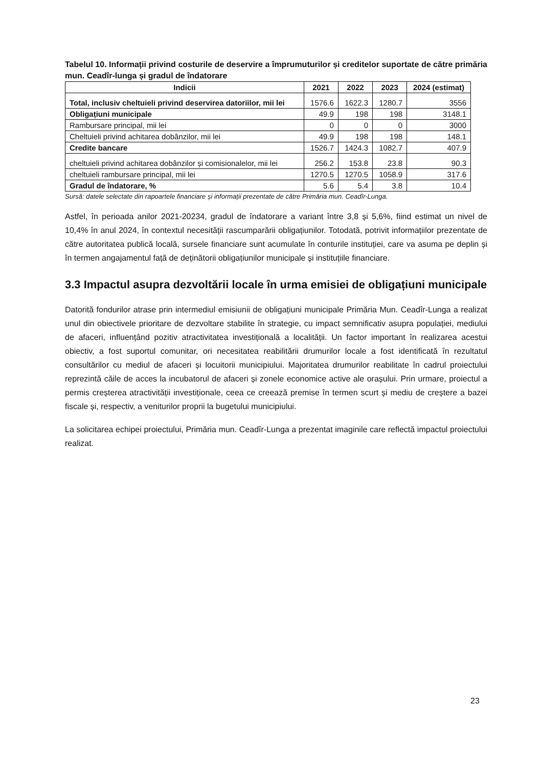Tabelul 10. Informații privind costurile de deservire a împrumuturilor și creditelor suportate de către primăria mun. Ceadîr-lunga și gradul de îndatorare
| Indicii | 2021 | 2022 | 2023 | 2024 (estimat) |
| --- | --- | --- | --- | --- |
| Total, inclusiv cheltuieli privind deservirea datoriilor, mii lei | 1576.6 | 1622.3 | 1280.7 | 3556 |
| Obligațiuni municipale | 49.9 | 198 | 198 | 3148.1 |
| Rambursare principal, mii lei | 0 | 0 | 0 | 3000 |
| Cheltuieli privind achitarea dobânzilor, mii lei | 49.9 | 198 | 198 | 148.1 |
| Credite bancare | 1526.7 | 1424.3 | 1082.7 | 407.9 |
| cheltuieli privind achitarea dobânzilor și comisionalelor, mii lei | 256.2 | 153.8 | 23.8 | 90.3 |
| cheltuieli rambursare principal, mii lei | 1270.5 | 1270.5 | 1058.9 | 317.6 |
| Gradul de îndatorare, % | 5.6 | 5.4 | 3.8 | 10.4 |
Sursă: datele selectate din rapoartele financiare și informații prezentate de către Primăria mun. Ceadîr-Lunga.
Astfel, în perioada anilor 2021-20234, gradul de îndatorare a variant între 3,8 și 5,6%, fiind estimat un nivel de 10,4% în anul 2024, în contextul necesității rascumparării obligațiunilor. Totodată, potrivit informațiilor prezentate de către autoritatea publică locală, sursele financiare sunt acumulate în conturile instituției, care va asuma pe deplin și în termen angajamentul față de deținătorii obligațiunilor municipale și instituțiile financiare.
3.3 Impactul asupra dezvoltării locale în urma emisiei de obligațiuni municipale
Datorită fondurilor atrase prin intermediul emisiunii de obligațiuni municipale Primăria Mun. Ceadîr-Lunga a realizat unul din obiectivele prioritare de dezvoltare stabilite în strategie, cu impact semnificativ asupra populației, mediului de afaceri, influențând pozitiv atractivitatea investițională a localității. Un factor important în realizarea acestui obiectiv, a fost suportul comunitar, ori necesitatea reabilitării drumurilor locale a fost identificată în rezultatul consultărilor cu mediul de afaceri și locuitorii municipiului. Majoritatea drumurilor reabilitate în cadrul proiectului reprezintă căile de acces la incubatorul de afaceri și zonele economice active ale orașului. Prin urmare, proiectul a permis creșterea atractivității investiționale, ceea ce creează premise în termen scurt și mediu de creștere a bazei fiscale și, respectiv, a veniturilor proprii la bugetului municipiului.
La solicitarea echipei proiectului, Primăria mun. Ceadîr-Lunga a prezentat imaginile care reflectă impactul proiectului realizat.
23